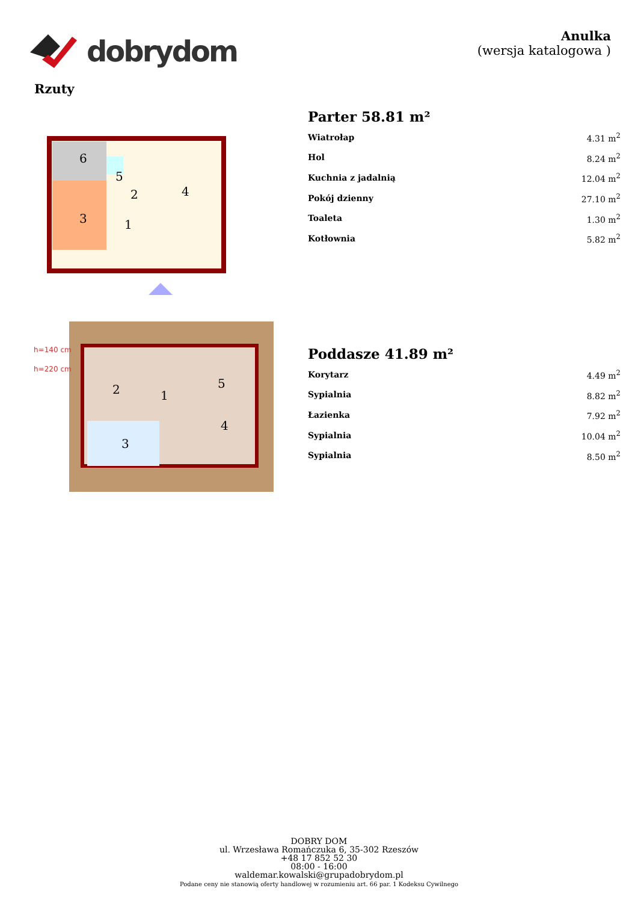dobrydom
Anulka
(wersja katalogowa )
Rzuty
6
3
5
2
1
4
Parter 58.81 m²
| Wiatrołap | 4.31 m<sup>2</sup> |
| Hol | 8.24 m<sup>2</sup> |
| Kuchnia z jadalnią | 12.04 m<sup>2</sup> |
| Pokój dzienny | 27.10 m<sup>2</sup> |
| Toaleta | 1.30 m<sup>2</sup> |
| Kotłownia | 5.82 m<sup>2</sup> |
h=140 cm
h=220 cm
2
1
5
4
3
Poddasze 41.89 m²
| Korytarz | 4.49 m<sup>2</sup> |
| Sypialnia | 8.82 m<sup>2</sup> |
| Łazienka | 7.92 m<sup>2</sup> |
| Sypialnia | 10.04 m<sup>2</sup> |
| Sypialnia | 8.50 m<sup>2</sup> |
DOBRY DOM
ul. Wrzesława Romańczuka 6, 35-302 Rzeszów
+48 17 852 52 30
08:00 - 16:00
waldemar.kowalski@grupadobrydom.pl
Podane ceny nie stanowią oferty handlowej w rozumieniu art. 66 par. 1 Kodeksu Cywilnego